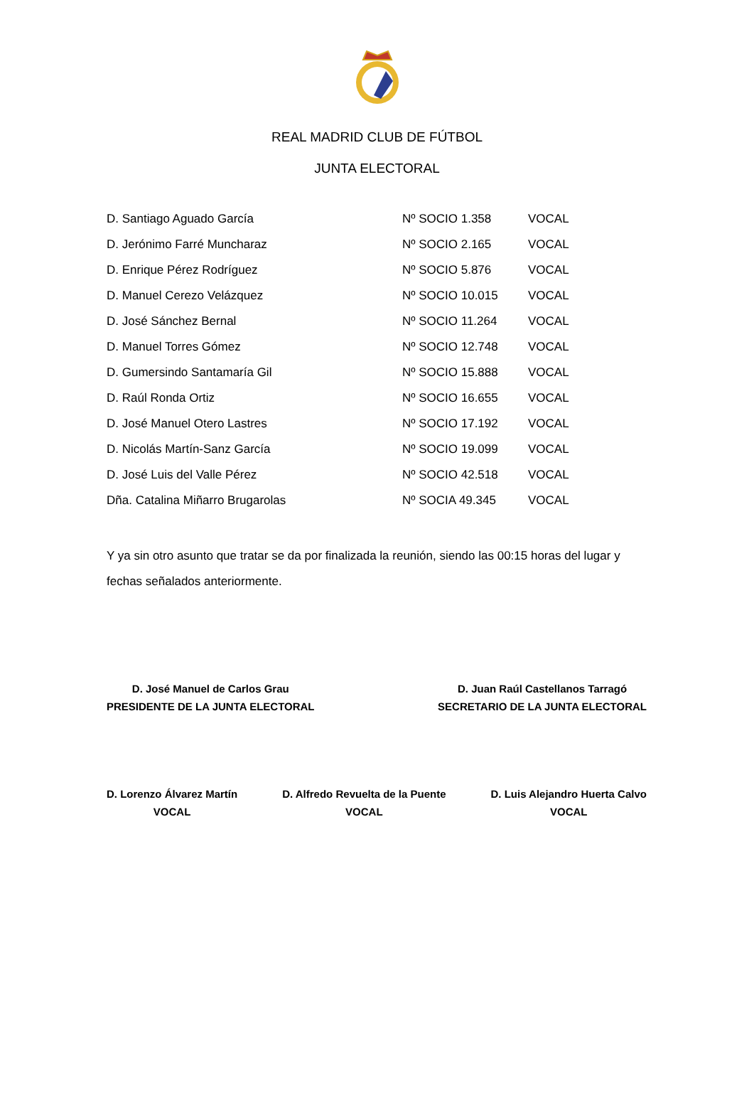REAL MADRID CLUB DE FÚTBOL
JUNTA ELECTORAL
| D. Santiago Aguado García | Nº SOCIO 1.358 | VOCAL |
| D. Jerónimo Farré Muncharaz | Nº SOCIO 2.165 | VOCAL |
| D. Enrique Pérez Rodríguez | Nº SOCIO 5.876 | VOCAL |
| D. Manuel Cerezo Velázquez | Nº SOCIO 10.015 | VOCAL |
| D. José Sánchez Bernal | Nº SOCIO 11.264 | VOCAL |
| D. Manuel Torres Gómez | Nº SOCIO 12.748 | VOCAL |
| D. Gumersindo Santamaría Gil | Nº SOCIO 15.888 | VOCAL |
| D. Raúl Ronda Ortiz | Nº SOCIO 16.655 | VOCAL |
| D. José Manuel Otero Lastres | Nº SOCIO 17.192 | VOCAL |
| D. Nicolás Martín-Sanz García | Nº SOCIO 19.099 | VOCAL |
| D. José Luis del Valle Pérez | Nº SOCIO 42.518 | VOCAL |
| Dña. Catalina Miñarro Brugarolas | Nº SOCIA 49.345 | VOCAL |
Y ya sin otro asunto que tratar se da por finalizada la reunión, siendo las 00:15 horas del lugar y fechas señalados anteriormente.
D. José Manuel de Carlos Grau
PRESIDENTE DE LA JUNTA ELECTORAL
D. Juan Raúl Castellanos Tarragó
SECRETARIO DE LA JUNTA ELECTORAL
D. Lorenzo Álvarez Martín
VOCAL
D. Alfredo Revuelta de la Puente
VOCAL
D. Luis Alejandro Huerta Calvo
VOCAL